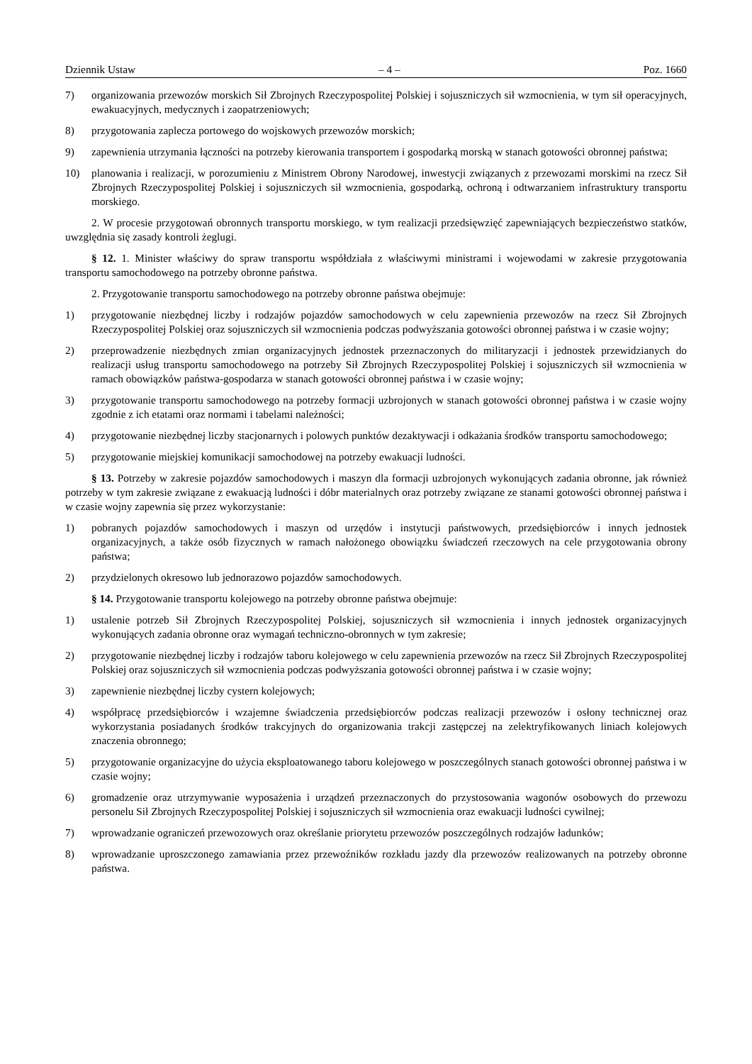Dziennik Ustaw – 4 – Poz. 1660
7) organizowania przewozów morskich Sił Zbrojnych Rzeczypospolitej Polskiej i sojuszniczych sił wzmocnienia, w tym sił operacyjnych, ewakuacyjnych, medycznych i zaopatrzeniowych;
8) przygotowania zaplecza portowego do wojskowych przewozów morskich;
9) zapewnienia utrzymania łączności na potrzeby kierowania transportem i gospodarką morską w stanach gotowości obronnej państwa;
10) planowania i realizacji, w porozumieniu z Ministrem Obrony Narodowej, inwestycji związanych z przewozami morskimi na rzecz Sił Zbrojnych Rzeczypospolitej Polskiej i sojuszniczych sił wzmocnienia, gospodarką, ochroną i odtwarzaniem infrastruktury transportu morskiego.
2. W procesie przygotowań obronnych transportu morskiego, w tym realizacji przedsięwzięć zapewniających bezpieczeństwo statków, uwzględnia się zasady kontroli żeglugi.
§ 12. 1. Minister właściwy do spraw transportu współdziała z właściwymi ministrami i wojewodami w zakresie przygotowania transportu samochodowego na potrzeby obronne państwa.
2. Przygotowanie transportu samochodowego na potrzeby obronne państwa obejmuje:
1) przygotowanie niezbędnej liczby i rodzajów pojazdów samochodowych w celu zapewnienia przewozów na rzecz Sił Zbrojnych Rzeczypospolitej Polskiej oraz sojuszniczych sił wzmocnienia podczas podwyższania gotowości obronnej państwa i w czasie wojny;
2) przeprowadzenie niezbędnych zmian organizacyjnych jednostek przeznaczonych do militaryzacji i jednostek przewidzianych do realizacji usług transportu samochodowego na potrzeby Sił Zbrojnych Rzeczypospolitej Polskiej i sojuszniczych sił wzmocnienia w ramach obowiązków państwa-gospodarza w stanach gotowości obronnej państwa i w czasie wojny;
3) przygotowanie transportu samochodowego na potrzeby formacji uzbrojonych w stanach gotowości obronnej państwa i w czasie wojny zgodnie z ich etatami oraz normami i tabelami należności;
4) przygotowanie niezbędnej liczby stacjonarnych i polowych punktów dezaktywacji i odkażania środków transportu samochodowego;
5) przygotowanie miejskiej komunikacji samochodowej na potrzeby ewakuacji ludności.
§ 13. Potrzeby w zakresie pojazdów samochodowych i maszyn dla formacji uzbrojonych wykonujących zadania obronne, jak również potrzeby w tym zakresie związane z ewakuacją ludności i dóbr materialnych oraz potrzeby związane ze stanami gotowości obronnej państwa i w czasie wojny zapewnia się przez wykorzystanie:
1) pobranych pojazdów samochodowych i maszyn od urzędów i instytucji państwowych, przedsiębiorców i innych jednostek organizacyjnych, a także osób fizycznych w ramach nałożonego obowiązku świadczeń rzeczowych na cele przygotowania obrony państwa;
2) przydzielonych okresowo lub jednorazowo pojazdów samochodowych.
§ 14. Przygotowanie transportu kolejowego na potrzeby obronne państwa obejmuje:
1) ustalenie potrzeb Sił Zbrojnych Rzeczypospolitej Polskiej, sojuszniczych sił wzmocnienia i innych jednostek organizacyjnych wykonujących zadania obronne oraz wymagań techniczno-obronnych w tym zakresie;
2) przygotowanie niezbędnej liczby i rodzajów taboru kolejowego w celu zapewnienia przewozów na rzecz Sił Zbrojnych Rzeczypospolitej Polskiej oraz sojuszniczych sił wzmocnienia podczas podwyższania gotowości obronnej państwa i w czasie wojny;
3) zapewnienie niezbędnej liczby cystern kolejowych;
4) współpracę przedsiębiorców i wzajemne świadczenia przedsiębiorców podczas realizacji przewozów i osłony technicznej oraz wykorzystania posiadanych środków trakcyjnych do organizowania trakcji zastępczej na zelektryfikowanych liniach kolejowych znaczenia obronnego;
5) przygotowanie organizacyjne do użycia eksploatowanego taboru kolejowego w poszczególnych stanach gotowości obronnej państwa i w czasie wojny;
6) gromadzenie oraz utrzymywanie wyposażenia i urządzeń przeznaczonych do przystosowania wagonów osobowych do przewozu personelu Sił Zbrojnych Rzeczypospolitej Polskiej i sojuszniczych sił wzmocnienia oraz ewakuacji ludności cywilnej;
7) wprowadzanie ograniczeń przewozowych oraz określanie priorytetu przewozów poszczególnych rodzajów ładunków;
8) wprowadzanie uproszczonego zamawiania przez przewoźników rozkładu jazdy dla przewozów realizowanych na potrzeby obronne państwa.